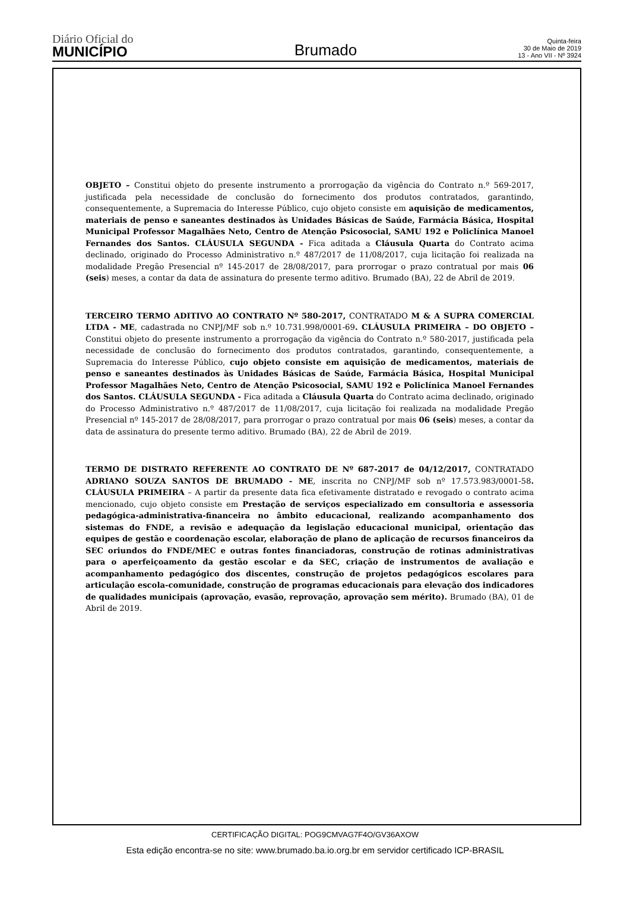Diário Oficial do
MUNICÍPIO
Brumado
Quinta-feira
30 de Maio de 2019
13 - Ano VII - Nº 3924
OBJETO – Constitui objeto do presente instrumento a prorrogação da vigência do Contrato n.º 569-2017, justificada pela necessidade de conclusão do fornecimento dos produtos contratados, garantindo, consequentemente, a Supremacia do Interesse Público, cujo objeto consiste em aquisição de medicamentos, materiais de penso e saneantes destinados às Unidades Básicas de Saúde, Farmácia Básica, Hospital Municipal Professor Magalhães Neto, Centro de Atenção Psicosocial, SAMU 192 e Policlínica Manoel Fernandes dos Santos. CLÁUSULA SEGUNDA - Fica aditada a Cláusula Quarta do Contrato acima declinado, originado do Processo Administrativo n.º 487/2017 de 11/08/2017, cuja licitação foi realizada na modalidade Pregão Presencial nº 145-2017 de 28/08/2017, para prorrogar o prazo contratual por mais 06 (seis) meses, a contar da data de assinatura do presente termo aditivo. Brumado (BA), 22 de Abril de 2019.
TERCEIRO TERMO ADITIVO AO CONTRATO Nº 580-2017, CONTRATADO M & A SUPRA COMERCIAL LTDA - ME, cadastrada no CNPJ/MF sob n.º 10.731.998/0001-69. CLÁUSULA PRIMEIRA – DO OBJETO – Constitui objeto do presente instrumento a prorrogação da vigência do Contrato n.º 580-2017, justificada pela necessidade de conclusão do fornecimento dos produtos contratados, garantindo, consequentemente, a Supremacia do Interesse Público, cujo objeto consiste em aquisição de medicamentos, materiais de penso e saneantes destinados às Unidades Básicas de Saúde, Farmácia Básica, Hospital Municipal Professor Magalhães Neto, Centro de Atenção Psicosocial, SAMU 192 e Policlínica Manoel Fernandes dos Santos. CLÁUSULA SEGUNDA - Fica aditada a Cláusula Quarta do Contrato acima declinado, originado do Processo Administrativo n.º 487/2017 de 11/08/2017, cuja licitação foi realizada na modalidade Pregão Presencial nº 145-2017 de 28/08/2017, para prorrogar o prazo contratual por mais 06 (seis) meses, a contar da data de assinatura do presente termo aditivo. Brumado (BA), 22 de Abril de 2019.
TERMO DE DISTRATO REFERENTE AO CONTRATO DE Nº 687-2017 de 04/12/2017, CONTRATADO ADRIANO SOUZA SANTOS DE BRUMADO - ME, inscrita no CNPJ/MF sob nº 17.573.983/0001-58. CLÁUSULA PRIMEIRA – A partir da presente data fica efetivamente distratado e revogado o contrato acima mencionado, cujo objeto consiste em Prestação de serviços especializado em consultoria e assessoria pedagógica-administrativa-financeira no âmbito educacional, realizando acompanhamento dos sistemas do FNDE, a revisão e adequação da legislação educacional municipal, orientação das equipes de gestão e coordenação escolar, elaboração de plano de aplicação de recursos financeiros da SEC oriundos do FNDE/MEC e outras fontes financiadoras, construção de rotinas administrativas para o aperfeiçoamento da gestão escolar e da SEC, criação de instrumentos de avaliação e acompanhamento pedagógico dos discentes, construção de projetos pedagógicos escolares para articulação escola-comunidade, construção de programas educacionais para elevação dos indicadores de qualidades municipais (aprovação, evasão, reprovação, aprovação sem mérito). Brumado (BA), 01 de Abril de 2019.
CERTIFICAÇÃO DIGITAL: POG9CMVAG7F4O/GV36AXOW
Esta edição encontra-se no site: www.brumado.ba.io.org.br em servidor certificado ICP-BRASIL